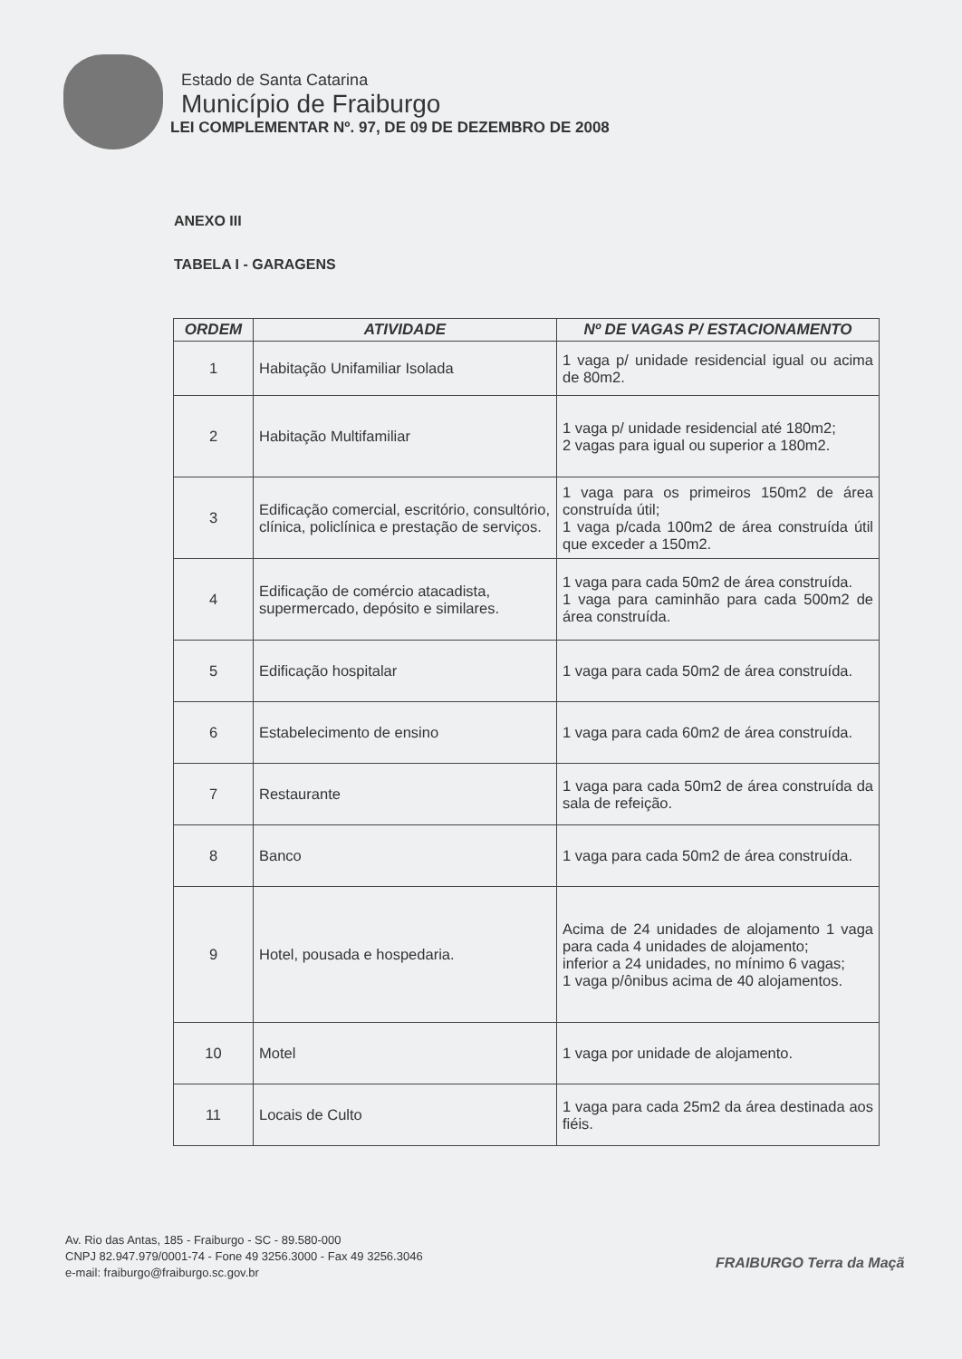Estado de Santa Catarina
Município de Fraiburgo
LEI COMPLEMENTAR Nº. 97, DE 09 DE DEZEMBRO DE 2008
ANEXO III
TABELA I - GARAGENS
| ORDEM | ATIVIDADE | Nº DE VAGAS P/ ESTACIONAMENTO |
| --- | --- | --- |
| 1 | Habitação Unifamiliar Isolada | 1 vaga p/ unidade residencial igual ou acima de 80m2. |
| 2 | Habitação Multifamiliar | 1 vaga p/ unidade residencial até 180m2; 2 vagas para igual ou superior a 180m2. |
| 3 | Edificação comercial, escritório, consultório, clínica, policlínica e prestação de serviços. | 1 vaga para os primeiros 150m2 de área construída útil; 1 vaga p/cada 100m2 de área construída útil que exceder a 150m2. |
| 4 | Edificação de comércio atacadista, supermercado, depósito e similares. | 1 vaga para cada 50m2 de área construída. 1 vaga para caminhão para cada 500m2 de área construída. |
| 5 | Edificação hospitalar | 1 vaga para cada 50m2 de área construída. |
| 6 | Estabelecimento de ensino | 1 vaga para cada 60m2 de área construída. |
| 7 | Restaurante | 1 vaga para cada 50m2 de área construída da sala de refeição. |
| 8 | Banco | 1 vaga para cada 50m2 de área construída. |
| 9 | Hotel, pousada e hospedaria. | Acima de 24 unidades de alojamento 1 vaga para cada 4 unidades de alojamento; inferior a 24 unidades, no mínimo 6 vagas; 1 vaga p/ônibus acima de 40 alojamentos. |
| 10 | Motel | 1 vaga por unidade de alojamento. |
| 11 | Locais de Culto | 1 vaga para cada 25m2 da área destinada aos fiéis. |
Av. Rio das Antas, 185 - Fraiburgo - SC - 89.580-000
CNPJ 82.947.979/0001-74 - Fone 49 3256.3000 - Fax 49 3256.3046
e-mail: fraiburgo@fraiburgo.sc.gov.br
FRAIBURGO Terra da Maçã